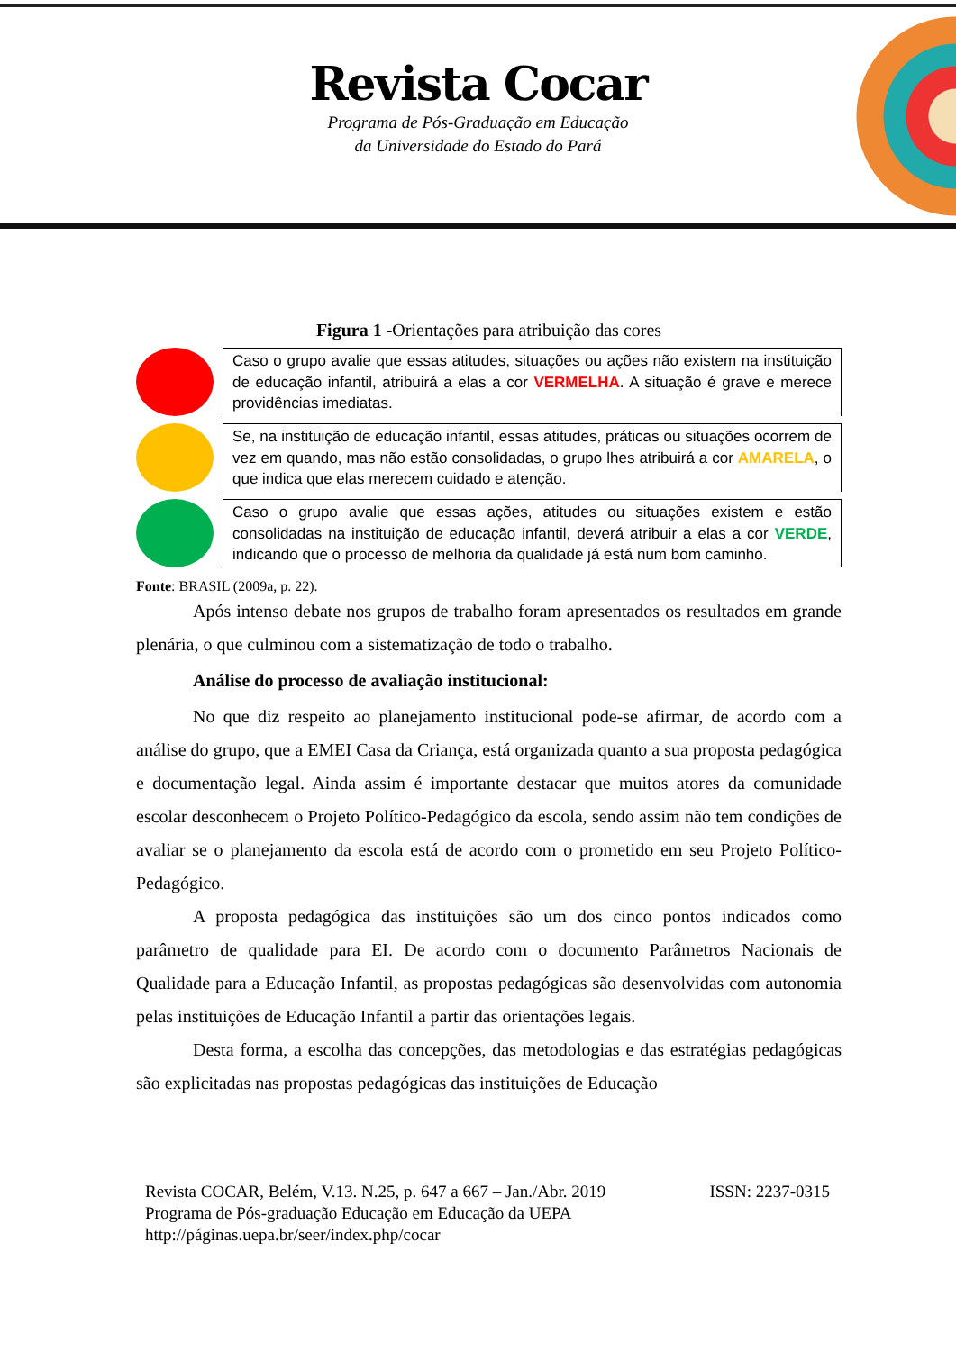Revista Cocar
Programa de Pós-Graduação em Educação
da Universidade do Estado do Pará
Figura 1 -Orientações para atribuição das cores
Caso o grupo avalie que essas atitudes, situações ou ações não existem na instituição de educação infantil, atribuirá a elas a cor VERMELHA. A situação é grave e merece providências imediatas.
Se, na instituição de educação infantil, essas atitudes, práticas ou situações ocorrem de vez em quando, mas não estão consolidadas, o grupo lhes atribuirá a cor AMARELA, o que indica que elas merecem cuidado e atenção.
Caso o grupo avalie que essas ações, atitudes ou situações existem e estão consolidadas na instituição de educação infantil, deverá atribuir a elas a cor VERDE, indicando que o processo de melhoria da qualidade já está num bom caminho.
Fonte: BRASIL (2009a, p. 22).
Após intenso debate nos grupos de trabalho foram apresentados os resultados em grande plenária, o que culminou com a sistematização de todo o trabalho.
Análise do processo de avaliação institucional:
No que diz respeito ao planejamento institucional pode-se afirmar, de acordo com a análise do grupo, que a EMEI Casa da Criança, está organizada quanto a sua proposta pedagógica e documentação legal. Ainda assim é importante destacar que muitos atores da comunidade escolar desconhecem o Projeto Político-Pedagógico da escola, sendo assim não tem condições de avaliar se o planejamento da escola está de acordo com o prometido em seu Projeto Político-Pedagógico.
A proposta pedagógica das instituições são um dos cinco pontos indicados como parâmetro de qualidade para EI. De acordo com o documento Parâmetros Nacionais de Qualidade para a Educação Infantil, as propostas pedagógicas são desenvolvidas com autonomia pelas instituições de Educação Infantil a partir das orientações legais.
Desta forma, a escolha das concepções, das metodologias e das estratégias pedagógicas são explicitadas nas propostas pedagógicas das instituições de Educação
Revista COCAR, Belém, V.13. N.25, p. 647 a 667 – Jan./Abr. 2019 ISSN: 2237-0315
Programa de Pós-graduação Educação em Educação da UEPA
http://páginas.uepa.br/seer/index.php/cocar